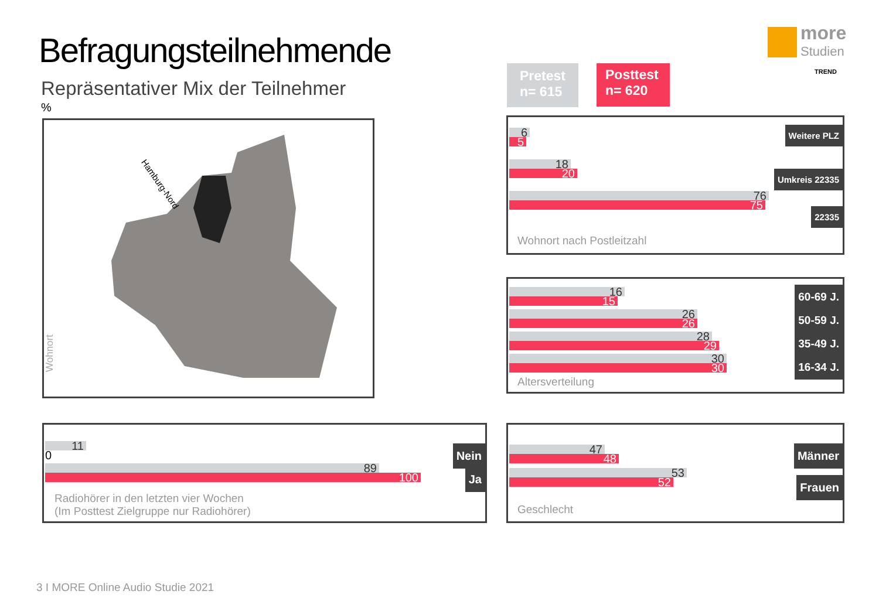Befragungsteilnehmende
Repräsentativer Mix der Teilnehmer
%
Pretest
n= 615
Posttest
n= 620
more
Studien
TREND
Hamburg-Nord
Wohnort
6
5
18
20
76
75
Weitere PLZ
Umkreis 22335
22335
Wohnort nach Postleitzahl
16
15
26
26
28
29
30
30
60-69 J.
50-59 J.
35-49 J.
16-34 J.
Altersverteilung
11
0
89
100
Nein
Ja
Radiohörer in den letzten vier Wochen
(Im Posttest Zielgruppe nur Radiohörer)
47
48
53
52
Männer
Frauen
Geschlecht
3 I MORE Online Audio Studie 2021